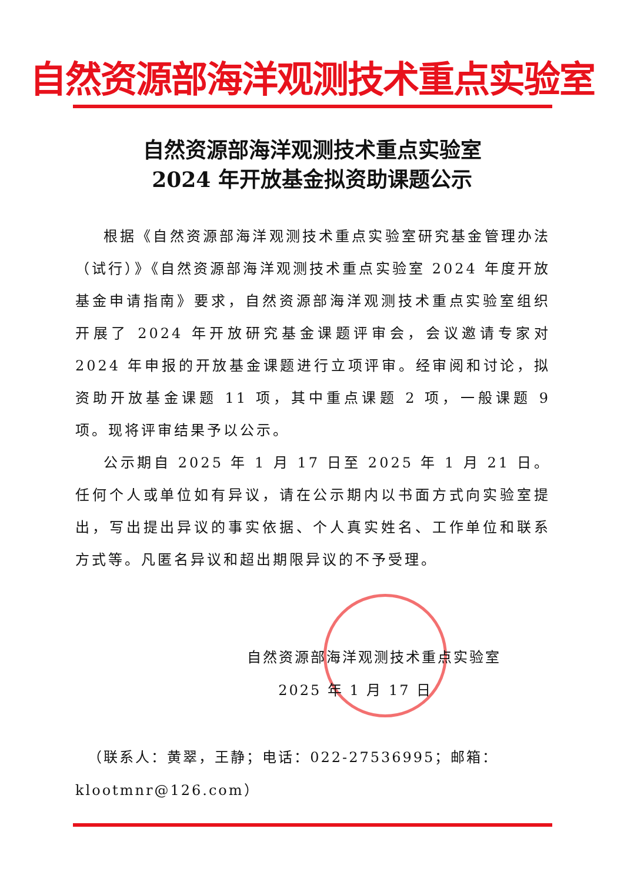自然资源部海洋观测技术重点实验室
自然资源部海洋观测技术重点实验室
2024 年开放基金拟资助课题公示
根据《自然资源部海洋观测技术重点实验室研究基金管理办法（试行）》《自然资源部海洋观测技术重点实验室 2024 年度开放基金申请指南》要求，自然资源部海洋观测技术重点实验室组织开展了 2024 年开放研究基金课题评审会，会议邀请专家对 2024 年申报的开放基金课题进行立项评审。经审阅和讨论，拟资助开放基金课题 11 项，其中重点课题 2 项，一般课题 9 项。现将评审结果予以公示。
公示期自 2025 年 1 月 17 日至 2025 年 1 月 21 日。任何个人或单位如有异议，请在公示期内以书面方式向实验室提出，写出提出异议的事实依据、个人真实姓名、工作单位和联系方式等。凡匿名异议和超出期限异议的不予受理。
自然资源部海洋观测技术重点实验室
2025 年 1 月 17 日
（联系人：黄翠，王静；电话：022-27536995；邮箱：klootmnr@126.com）